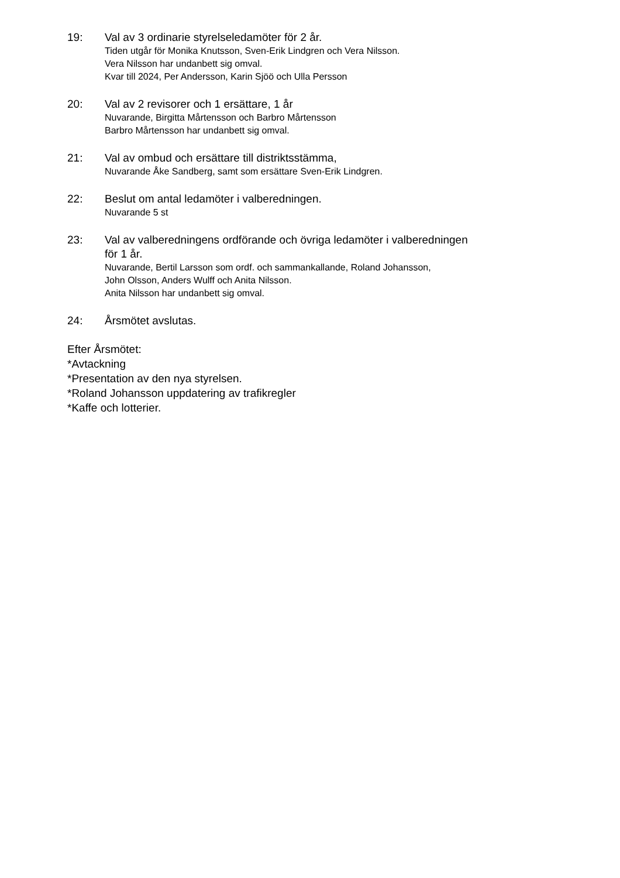19: Val av 3 ordinarie styrelseledamöter för 2 år.
Tiden utgår för Monika Knutsson, Sven-Erik Lindgren och Vera Nilsson.
Vera Nilsson har undanbett sig omval.
Kvar till 2024, Per Andersson, Karin Sjöö och Ulla Persson
20: Val av 2 revisorer och 1 ersättare, 1 år
Nuvarande, Birgitta Mårtensson och Barbro Mårtensson
Barbro Mårtensson har undanbett sig omval.
21: Val av ombud och ersättare till distriktsstämma,
Nuvarande Åke Sandberg, samt som ersättare Sven-Erik Lindgren.
22: Beslut om antal ledamöter i valberedningen.
Nuvarande 5 st
23: Val av valberedningens ordförande och övriga ledamöter i valberedningen
för 1 år.
Nuvarande, Bertil Larsson som ordf. och sammankallande, Roland Johansson,
John Olsson, Anders Wulff och Anita Nilsson.
Anita Nilsson har undanbett sig omval.
24: Årsmötet avslutas.
Efter Årsmötet:
*Avtackning
*Presentation av den nya styrelsen.
*Roland Johansson uppdatering av trafikregler
*Kaffe och lotterier.